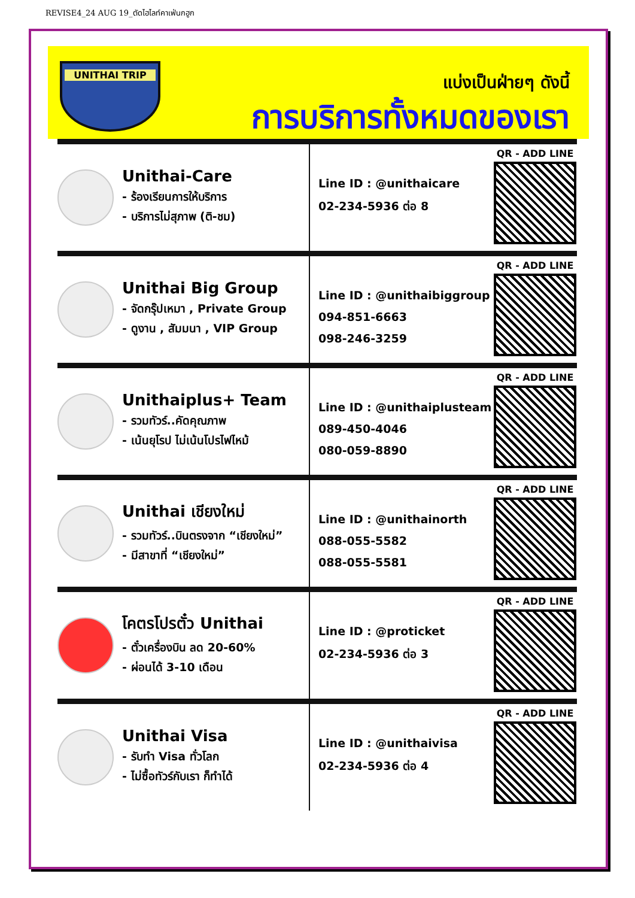REVISE4_24 AUG 19_ตัดไฮไลท์คาเฟ่นกฮูก
UNITHAI TRIP
แบ่งเป็นฝ่ายๆ ดังนี้
การบริการทั้งหมดของเรา
Unithai-Care
- ร้องเรียนการให้บริการ
- บริการไม่สุภาพ (ติ-ชม)
Line ID : @unithaicare
02-234-5936 ต่อ 8
QR - ADD LINE
Unithai Big Group
- จัดกรุ๊ปเหมา , Private Group
- ดูงาน , สัมมนา , VIP Group
Line ID : @unithaibiggroup
094-851-6663
098-246-3259
QR - ADD LINE
Unithaiplus+ Team
- รวมทัวร์..คัดคุณภาพ
- เน้นยุโรป ไม่เน้นโปรไฟไหม้
Line ID : @unithaiplusteam
089-450-4046
080-059-8890
QR - ADD LINE
Unithai เชียงใหม่
- รวมทัวร์..บินตรงจาก “เชียงใหม่”
- มีสาขาที่ “เชียงใหม่”
Line ID : @unithainorth
088-055-5582
088-055-5581
QR - ADD LINE
โคตรโปรตั๋ว Unithai
- ตั๋วเครื่องบิน ลด 20-60%
- ผ่อนได้ 3-10 เดือน
Line ID : @proticket
02-234-5936 ต่อ 3
QR - ADD LINE
Unithai Visa
- รับทำ Visa ทั่วโลก
- ไม่ซื้อทัวร์กับเรา ก็ทำได้
Line ID : @unithaivisa
02-234-5936 ต่อ 4
QR - ADD LINE